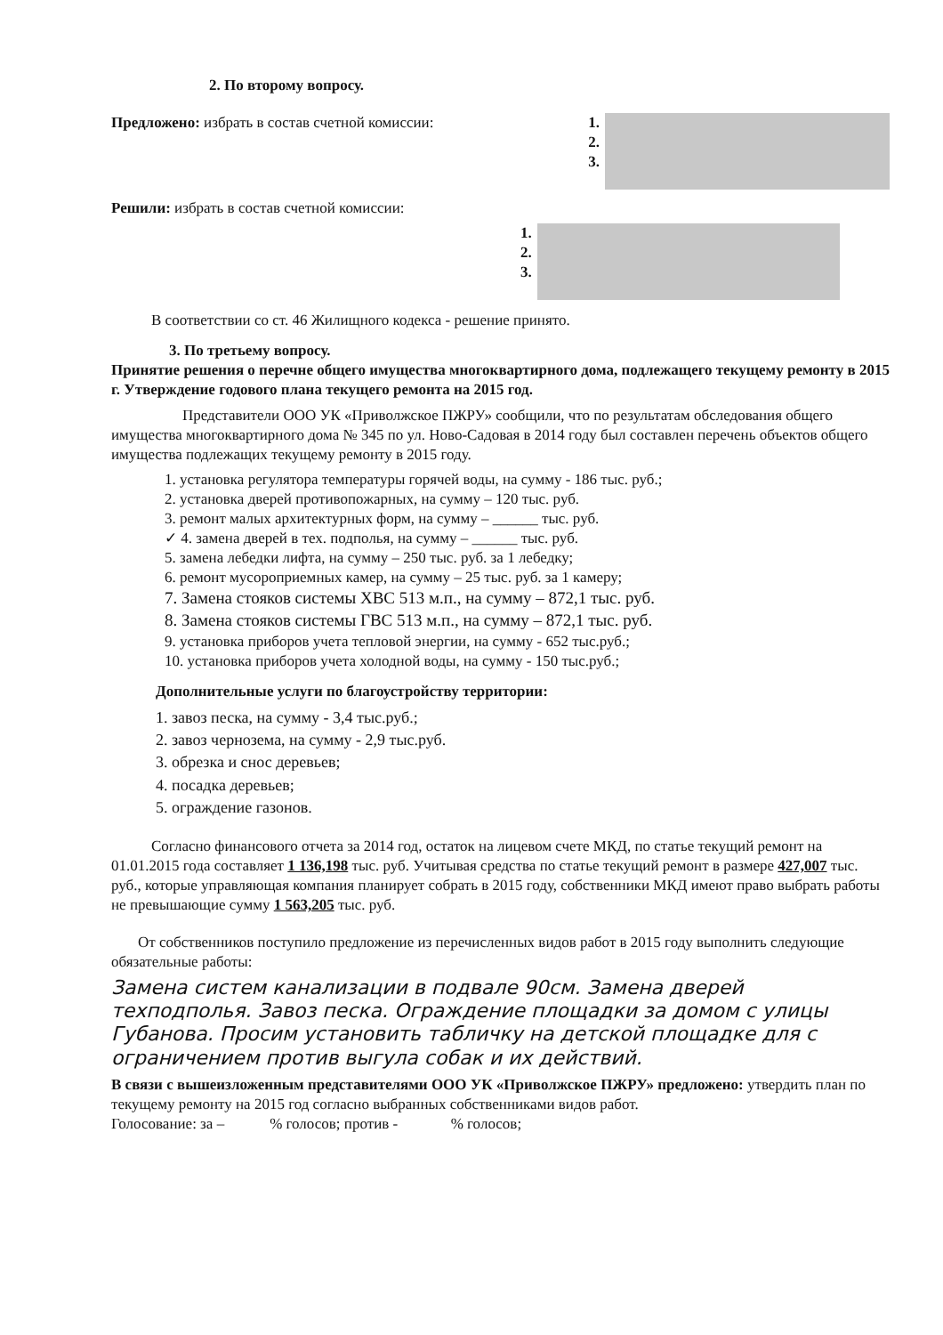2. По второму вопросу.
Предложено: избрать в состав счетной комиссии:
1.
2.
3.
Решили: избрать в состав счетной комиссии:
1.
2.
3.
В соответствии со ст. 46 Жилищного кодекса - решение принято.
3. По третьему вопросу.
Принятие решения о перечне общего имущества многоквартирного дома, подлежащего текущему ремонту в 2015 г. Утверждение годового плана текущего ремонта на 2015 год.
Представители ООО УК «Приволжское ПЖРУ» сообщили, что по результатам обследования общего имущества многоквартирного дома № 345 по ул. Ново-Садовая в 2014 году был составлен перечень объектов общего имущества подлежащих текущему ремонту в 2015 году.
1. установка регулятора температуры горячей воды, на сумму - 186 тыс. руб.;
2. установка дверей противопожарных, на сумму – 120 тыс. руб.
3. ремонт малых архитектурных форм, на сумму – ______ тыс. руб.
✓ 4. замена дверей в тех. подполья, на сумму – ______ тыс. руб.
5. замена лебедки лифта, на сумму – 250 тыс. руб. за 1 лебедку;
6. ремонт мусороприемных камер, на сумму – 25 тыс. руб. за 1 камеру;
7. Замена стояков системы ХВС 513 м.п., на сумму – 872,1 тыс. руб.
8. Замена стояков системы ГВС 513 м.п., на сумму – 872,1 тыс. руб.
9. установка приборов учета тепловой энергии, на сумму - 652 тыс.руб.;
10. установка приборов учета холодной воды, на сумму - 150 тыс.руб.;
Дополнительные услуги по благоустройству территории:
1. завоз песка, на сумму - 3,4 тыс.руб.;
2. завоз чернозема, на сумму - 2,9 тыс.руб.
3. обрезка и снос деревьев;
4. посадка деревьев;
5. ограждение газонов.
Согласно финансового отчета за 2014 год, остаток на лицевом счете МКД, по статье текущий ремонт на 01.01.2015 года составляет 1 136,198 тыс. руб. Учитывая средства по статье текущий ремонт в размере 427,007 тыс. руб., которые управляющая компания планирует собрать в 2015 году, собственники МКД имеют право выбрать работы не превышающие сумму 1 563,205 тыс. руб.
От собственников поступило предложение из перечисленных видов работ в 2015 году выполнить следующие обязательные работы:
Замена систем канализации в подвале 90см. Замена дверей техподполья. Завоз песка. Ограждение площадки за домом с улицы Губанова. Просим установить табличку на детской площадке для с ограничением против выгула собак и их действий.
В связи с вышеизложенным представителями ООО УК «Приволжское ПЖРУ» предложено: утвердить план по текущему ремонту на 2015 год согласно выбранных собственниками видов работ.
Голосование: за – % голосов; против - % голосов;